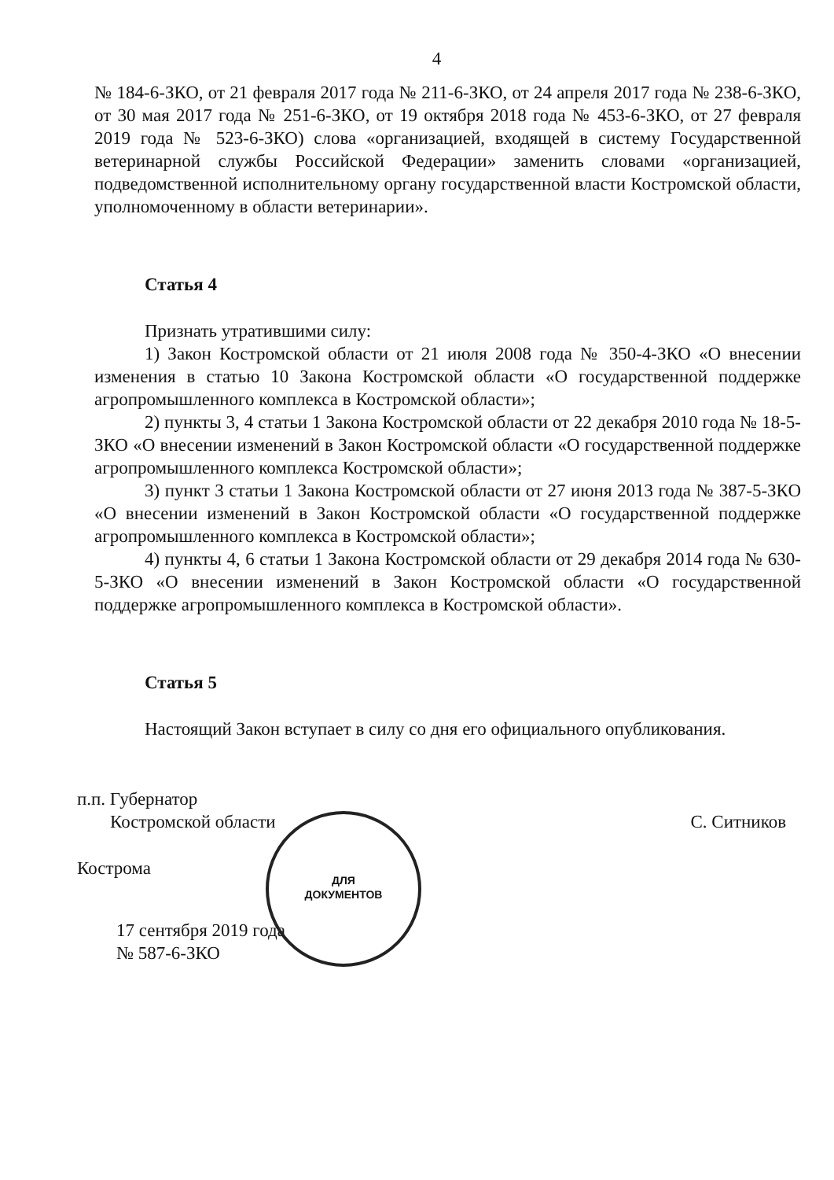4
№ 184-6-ЗКО, от 21 февраля 2017 года № 211-6-ЗКО, от 24 апреля 2017 года № 238-6-ЗКО, от 30 мая 2017 года № 251-6-ЗКО, от 19 октября 2018 года № 453-6-ЗКО, от 27 февраля 2019 года № 523-6-ЗКО) слова «организацией, входящей в систему Государственной ветеринарной службы Российской Федерации» заменить словами «организацией, подведомственной исполнительному органу государственной власти Костромской области, уполномоченному в области ветеринарии».
Статья 4
Признать утратившими силу:
1) Закон Костромской области от 21 июля 2008 года № 350-4-ЗКО «О внесении изменения в статью 10 Закона Костромской области «О государственной поддержке агропромышленного комплекса в Костромской области»;
2) пункты 3, 4 статьи 1 Закона Костромской области от 22 декабря 2010 года № 18-5-ЗКО «О внесении изменений в Закон Костромской области «О государственной поддержке агропромышленного комплекса Костромской области»;
3) пункт 3 статьи 1 Закона Костромской области от 27 июня 2013 года № 387-5-ЗКО «О внесении изменений в Закон Костромской области «О государственной поддержке агропромышленного комплекса в Костромской области»;
4) пункты 4, 6 статьи 1 Закона Костромской области от 29 декабря 2014 года № 630-5-ЗКО «О внесении изменений в Закон Костромской области «О государственной поддержке агропромышленного комплекса в Костромской области».
Статья 5
Настоящий Закон вступает в силу со дня его официального опубликования.
ДЛЯ
ДОКУМЕНТОВ
п.п. Губернатор
Костромской области С. Ситников
Кострома
17 сентября 2019 года
№ 587-6-ЗКО